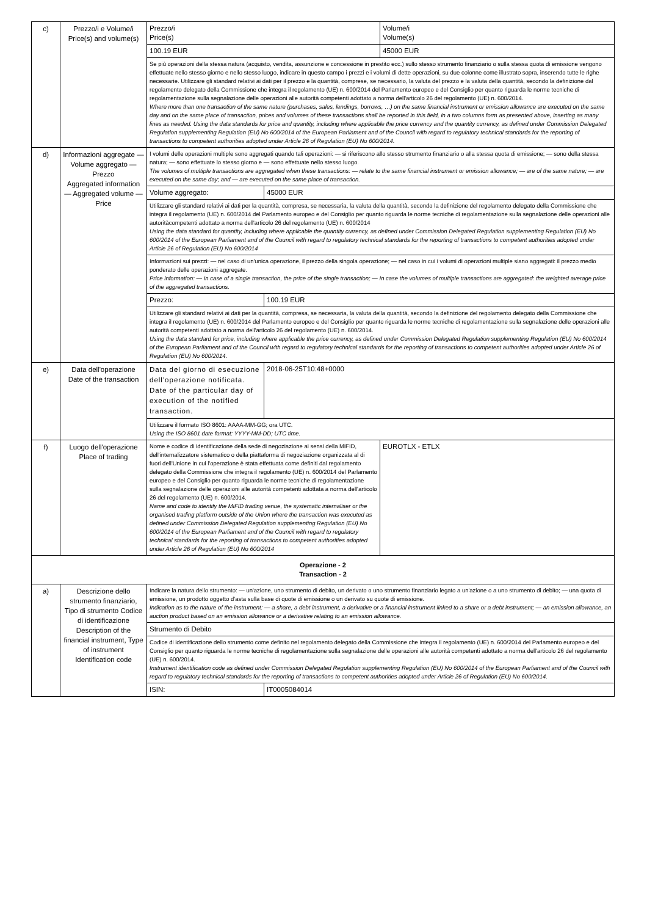| c) | Prezzo/i e Volume/i Price(s) and volume(s) | Prezzo/i Price(s) | | Volume/i Volume(s) |
| | | 100.19 EUR | | 45000 EUR |
| | | Se più operazioni della stessa natura (acquisto, vendita, assunzione e concessione in prestito ecc.) sullo stesso strumento finanziario o sulla stessa quota di emissione vengono effettuate nello stesso giorno e nello stesso luogo, indicare in questo campo i prezzi e i volumi di dette operazioni, su due colonne come illustrato sopra, inserendo tutte le righe necessarie. Utilizzare gli standard relativi ai dati per il prezzo e la quantità, comprese, se necessario, la valuta del prezzo e la valuta della quantità, secondo la definizione dal regolamento delegato della Commissione che integra il regolamento (UE) n. 600/2014 del Parlamento europeo e del Consiglio per quanto riguarda le norme tecniche di regolamentazione sulla segnalazione delle operazioni alle autorità competenti adottato a norma dell'articolo 26 del regolamento (UE) n. 600/2014. Where more than one transaction of the same nature (purchases, sales, lendings, borrows, …) on the same financial instrument or emission allowance are executed on the same day and on the same place of transaction, prices and volumes of these transactions shall be reported in this field, in a two columns form as presented above, inserting as many lines as needed. Using the data standards for price and quantity, including where applicable the price currency and the quantity currency, as defined under Commission Delegated Regulation supplementing Regulation (EU) No 600/2014 of the European Parliament and of the Council with regard to regulatory technical standards for the reporting of transactions to competent authorities adopted under Article 26 of Regulation (EU) No 600/2014. | | |
| d) | Informazioni aggregate — Volume aggregato — Prezzo Aggregated information — Aggregated volume — Price | I volumi delle operazioni multiple sono aggregati quando tali operazioni: — si riferiscono allo stesso strumento finanziario o alla stessa quota di emissione; — sono della stessa natura; — sono effettuate lo stesso giorno e — sono effettuate nello stesso luogo. The volumes of multiple transactions are aggregated when these transactions: — relate to the same financial instrument or emission allowance; — are of the same nature; — are executed on the same day; and — are executed on the same place of transaction. | | |
| | | Volume aggregato: | 45000 EUR | |
| | | Utilizzare gli standard relativi ai dati per la quantità, compresa, se necessaria, la valuta della quantità, secondo la definizione del regolamento delegato della Commissione che integra il regolamento (UE) n. 600/2014 del Parlamento europeo e del Consiglio per quanto riguarda le norme tecniche di regolamentazione sulla segnalazione delle operazioni alle autoritàcompetenti adottato a norma dell'articolo 26 del regolamento (UE) n. 600/2014 Using the data standard for quantity, including where applicable the quantity currency, as defined under Commission Delegated Regulation supplementing Regulation (EU) No 600/2014 of the European Parliament and of the Council with regard to regulatory technical standards for the reporting of transactions to competent authorities adopted under Article 26 of Regulation (EU) No 600/2014 | | |
| | | Informazioni sui prezzi: — nel caso di un'unica operazione, il prezzo della singola operazione; — nel caso in cui i volumi di operazioni multiple siano aggregati: il prezzo medio ponderato delle operazioni aggregate. Price information: — In case of a single transaction, the price of the single transaction; — In case the volumes of multiple transactions are aggregated: the weighted average price of the aggregated transactions. | | |
| | | Prezzo: | 100.19 EUR | |
| | | Utilizzare gli standard relativi ai dati per la quantità, compresa, se necessaria, la valuta della quantità, secondo la definizione del regolamento delegato della Commissione che integra il regolamento (UE) n. 600/2014 del Parlamento europeo e del Consiglio per quanto riguarda le norme tecniche di regolamentazione sulla segnalazione delle operazioni alle autorità competenti adottato a norma dell'articolo 26 del regolamento (UE) n. 600/2014. Using the data standard for price, including where applicable the price currency, as defined under Commission Delegated Regulation supplementing Regulation (EU) No 600/2014 of the European Parliament and of the Council with regard to regulatory technical standards for the reporting of transactions to competent authorities adopted under Article 26 of Regulation (EU) No 600/2014. | | |
| e) | Data dell'operazione Date of the transaction | Data del giorno di esecuzione dell'operazione notificata. Date of the particular day of execution of the notified transaction. | 2018-06-25T10:48+0000 | |
| | | Utilizzare il formato ISO 8601: AAAA-MM-GG; ora UTC. Using the ISO 8601 date format: YYYY-MM-DD; UTC time. | | |
| f) | Luogo dell'operazione Place of trading | Nome e codice di identificazione della sede di negoziazione ai sensi della MiFID, dell'internalizzatore sistematico o della piattaforma di negoziazione organizzata al di fuori dell'Unione in cui l'operazione è stata effettuata come definiti dal regolamento delegato della Commissione che integra il regolamento (UE) n. 600/2014 del Parlamento europeo e del Consiglio per quanto riguarda le norme tecniche di regolamentazione sulla segnalazione delle operazioni alle autorità competenti adottata a norma dell'articolo 26 del regolamento (UE) n. 600/2014. Name and code to identify the MiFID trading venue, the systematic internaliser or the organised trading platform outside of the Union where the transaction was executed as defined under Commission Delegated Regulation supplementing Regulation (EU) No 600/2014 of the European Parliament and of the Council with regard to regulatory technical standards for the reporting of transactions to competent authorities adopted under Article 26 of Regulation (EU) No 600/2014 | | EUROTLX - ETLX |
| Operazione - 2 Transaction - 2 | | | | |
| a) | Descrizione dello strumento finanziario, Tipo di strumento Codice di identificazione Description of the financial instrument, Type of instrument Identification code | Indicare la natura dello strumento: — un'azione, uno strumento di debito, un derivato o uno strumento finanziario legato a un'azione o a uno strumento di debito; — una quota di emissione, un prodotto oggetto d'asta sulla base di quote di emissione o un derivato su quote di emissione. Indication as to the nature of the instrument: — a share, a debt instrument, a derivative or a financial instrument linked to a share or a debt instrument; — an emission allowance, an auction product based on an emission allowance or a derivative relating to an emission allowance. | | |
| | | Strumento di Debito | | |
| | | Codice di identificazione dello strumento come definito nel regolamento delegato della Commissione che integra il regolamento (UE) n. 600/2014 del Parlamento europeo e del Consiglio per quanto riguarda le norme tecniche di regolamentazione sulla segnalazione delle operazioni alle autorità competenti adottato a norma dell'articolo 26 del regolamento (UE) n. 600/2014. Instrument identification code as defined under Commission Delegated Regulation supplementing Regulation (EU) No 600/2014 of the European Parliament and of the Council with regard to regulatory technical standards for the reporting of transactions to competent authorities adopted under Article 26 of Regulation (EU) No 600/2014. | | |
| | | ISIN: | IT0005084014 | |